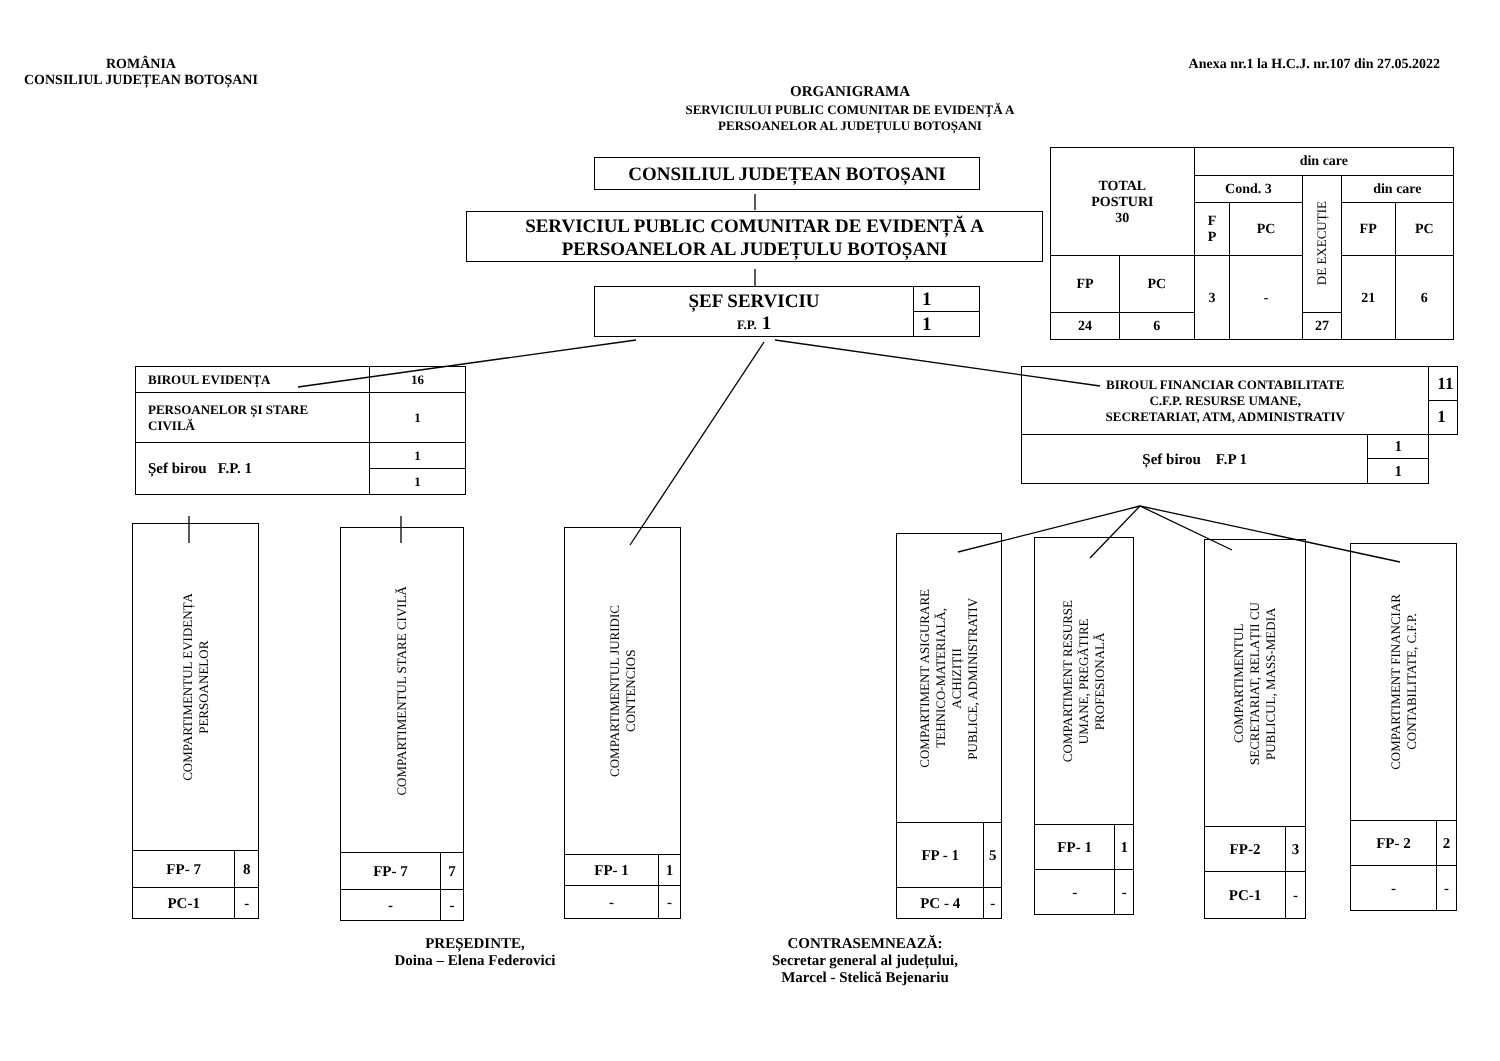ROMÂNIA
CONSILIUL JUDEȚEAN BOTOȘANI
Anexa nr.1 la H.C.J. nr.107 din 27.05.2022
ORGANIGRAMA
SERVICIULUI PUBLIC COMUNITAR DE EVIDENȚĂ A
PERSOANELOR AL JUDEȚULU BOTOȘANI
CONSILIUL JUDEȚEAN BOTOȘANI
SERVICIUL PUBLIC COMUNITAR DE EVIDENȚĂ A
PERSOANELOR AL JUDEȚULU BOTOȘANI
| ȘEF SERVICIU F.P. 1 | 1 |
| | 1 |
| TOTAL POSTURI 30 | | din care | | | | |
| | | Cond. 3 | | DE EXECUȚIE | din care | |
| | | F P | PC | | FP | PC |
| FP | PC | 3 | - | | 21 | 6 |
| 24 | 6 | | | 27 | | |
| BIROUL EVIDENȚA | 16 |
| PERSOANELOR ȘI STARE CIVILĂ | 1 |
| Șef birou F.P. 1 | 1 |
| | 1 |
| BIROUL FINANCIAR CONTABILITATE C.F.P. RESURSE UMANE, SECRETARIAT, ATM, ADMINISTRATIV | | 11 |
| | | 1 |
| Șef birou F.P 1 | 1 | |
| | 1 | |
COMPARTIMENTUL EVIDENȚA
PERSOANELOR
| FP- 7 | 8 |
| PC-1 | - |
COMPARTIMENTUL STARE CIVILĂ
| FP- 7 | 7 |
| - | - |
COMPARTIMENTUL JURIDIC
CONTENCIOS
| FP- 1 | 1 |
| - | - |
COMPARTIMENT ASIGURARE
TEHNICO-MATERIALĂ,
ACHIZIȚII
PUBLICE, ADMINISTRATIV
| FP - 1 | 5 |
| PC - 4 | - |
COMPARTIMENT RESURSE
UMANE, PREGĂTIRE
PROFESIONALĂ
| FP- 1 | 1 |
| - | - |
COMPARTIMENTUL
SECRETARIAT, RELAȚII CU
PUBLICUL, MASS-MEDIA
| FP-2 | 3 |
| PC-1 | - |
COMPARTIMENT FINANCIAR
CONTABILITATE, C.F.P.
| FP- 2 | 2 |
| - | - |
PREȘEDINTE,
Doina – Elena Federovici
CONTRASEMNEAZĂ:
Secretar general al județului,
Marcel - Stelică Bejenariu